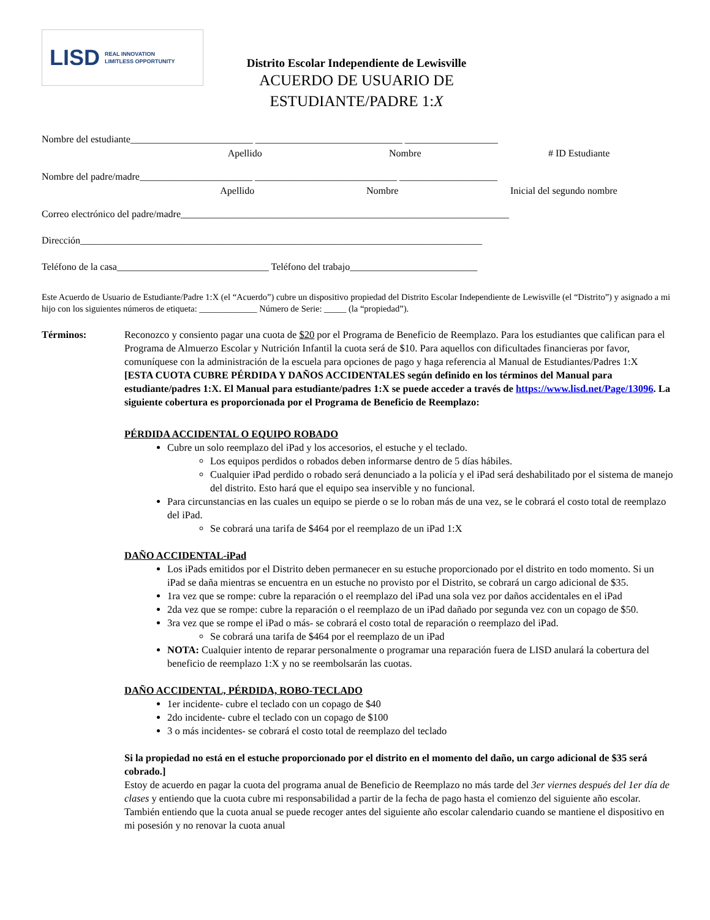LISD REAL INNOVATION
LIMITLESS OPPORTUNITY
Distrito Escolar Independiente de Lewisville
ACUERDO DE USUARIO DE
ESTUDIANTE/PADRE 1:X
Nombre del estudiante_________________________ ______________________________ ___________________
Apellido Nombre # ID Estudiante
Nombre del padre/madre_______________________ _____________________________ ____________________
Apellido Nombre Inicial del segundo nombre
Correo electrónico del padre/madre___________________________________________________________________
Dirección__________________________________________________________________________________
Teléfono de la casa_______________________________ Teléfono del trabajo__________________________
Este Acuerdo de Usuario de Estudiante/Padre 1:X (el “Acuerdo”) cubre un dispositivo propiedad del Distrito Escolar Independiente de Lewisville (el “Distrito”) y asignado a mi hijo con los siguientes números de etiqueta: _____________ Número de Serie: _____ (la “propiedad”).
Términos: Reconozco y consiento pagar una cuota de $20 por el Programa de Beneficio de Reemplazo. Para los estudiantes que califican para el Programa de Almuerzo Escolar y Nutrición Infantil la cuota será de $10. Para aquellos con dificultades financieras por favor, comuníquese con la administración de la escuela para opciones de pago y haga referencia al Manual de Estudiantes/Padres 1:X
[ESTA CUOTA CUBRE PÉRDIDA Y DAÑOS ACCIDENTALES según definido en los términos del Manual para estudiante/padres 1:X. El Manual para estudiante/padres 1:X se puede acceder a través de https://www.lisd.net/Page/13096. La siguiente cobertura es proporcionada por el Programa de Beneficio de Reemplazo:
PÉRDIDA ACCIDENTAL O EQUIPO ROBADO
Cubre un solo reemplazo del iPad y los accesorios, el estuche y el teclado.
Los equipos perdidos o robados deben informarse dentro de 5 días hábiles.
Cualquier iPad perdido o robado será denunciado a la policía y el iPad será deshabilitado por el sistema de manejo del distrito. Esto hará que el equipo sea inservible y no funcional.
Para circunstancias en las cuales un equipo se pierde o se lo roban más de una vez, se le cobrará el costo total de reemplazo del iPad.
Se cobrará una tarifa de $464 por el reemplazo de un iPad 1:X
DAÑO ACCIDENTAL-iPad
Los iPads emitidos por el Distrito deben permanecer en su estuche proporcionado por el distrito en todo momento. Si un iPad se daña mientras se encuentra en un estuche no provisto por el Distrito, se cobrará un cargo adicional de $35.
1ra vez que se rompe: cubre la reparación o el reemplazo del iPad una sola vez por daños accidentales en el iPad
2da vez que se rompe: cubre la reparación o el reemplazo de un iPad dañado por segunda vez con un copago de $50.
3ra vez que se rompe el iPad o más- se cobrará el costo total de reparación o reemplazo del iPad.
Se cobrará una tarifa de $464 por el reemplazo de un iPad
NOTA: Cualquier intento de reparar personalmente o programar una reparación fuera de LISD anulará la cobertura del beneficio de reemplazo 1:X y no se reembolsarán las cuotas.
DAÑO ACCIDENTAL, PÉRDIDA, ROBO-TECLADO
1er incidente- cubre el teclado con un copago de $40
2do incidente- cubre el teclado con un copago de $100
3 o más incidentes- se cobrará el costo total de reemplazo del teclado
Si la propiedad no está en el estuche proporcionado por el distrito en el momento del daño, un cargo adicional de $35 será cobrado.]
Estoy de acuerdo en pagar la cuota del programa anual de Beneficio de Reemplazo no más tarde del 3er viernes después del 1er día de clases y entiendo que la cuota cubre mi responsabilidad a partir de la fecha de pago hasta el comienzo del siguiente año escolar. También entiendo que la cuota anual se puede recoger antes del siguiente año escolar calendario cuando se mantiene el dispositivo en mi posesión y no renovar la cuota anual